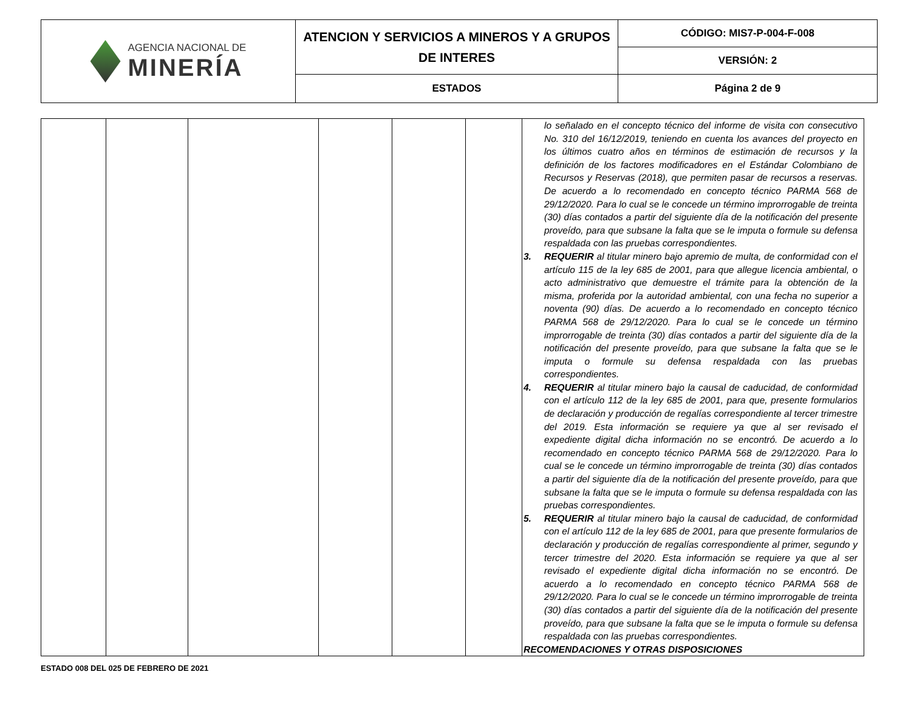| AGENCIA NACIONAL DE MINERÍA | ATENCION Y SERVICIOS A MINEROS Y A GRUPOS DE INTERES | CÓDIGO: MIS7-P-004-F-008 |
| | | VERSIÓN: 2 |
| | ESTADOS | Página 2 de 9 |
| | | | | | | lo señalado en el concepto técnico del informe de visita con consecutivo No. 310 del 16/12/2019, teniendo en cuenta los avances del proyecto en los últimos cuatro años en términos de estimación de recursos y la definición de los factores modificadores en el Estándar Colombiano de Recursos y Reservas (2018), que permiten pasar de recursos a reservas. De acuerdo a lo recomendado en concepto técnico PARMA 568 de 29/12/2020. Para lo cual se le concede un término improrrogable de treinta (30) días contados a partir del siguiente día de la notificación del presente proveído, para que subsane la falta que se le imputa o formule su defensa respaldada con las pruebas correspondientes. 3. REQUERIR al titular minero bajo apremio de multa, de conformidad con el artículo 115 de la ley 685 de 2001, para que allegue licencia ambiental, o acto administrativo que demuestre el trámite para la obtención de la misma, proferida por la autoridad ambiental, con una fecha no superior a noventa (90) días. De acuerdo a lo recomendado en concepto técnico PARMA 568 de 29/12/2020. Para lo cual se le concede un término improrrogable de treinta (30) días contados a partir del siguiente día de la notificación del presente proveído, para que subsane la falta que se le imputa o formule su defensa respaldada con las pruebas correspondientes. 4. REQUERIR al titular minero bajo la causal de caducidad, de conformidad con el artículo 112 de la ley 685 de 2001, para que, presente formularios de declaración y producción de regalías correspondiente al tercer trimestre del 2019. Esta información se requiere ya que al ser revisado el expediente digital dicha información no se encontró. De acuerdo a lo recomendado en concepto técnico PARMA 568 de 29/12/2020. Para lo cual se le concede un término improrrogable de treinta (30) días contados a partir del siguiente día de la notificación del presente proveído, para que subsane la falta que se le imputa o formule su defensa respaldada con las pruebas correspondientes. 5. REQUERIR al titular minero bajo la causal de caducidad, de conformidad con el artículo 112 de la ley 685 de 2001, para que presente formularios de declaración y producción de regalías correspondiente al primer, segundo y tercer trimestre del 2020. Esta información se requiere ya que al ser revisado el expediente digital dicha información no se encontró. De acuerdo a lo recomendado en concepto técnico PARMA 568 de 29/12/2020. Para lo cual se le concede un término improrrogable de treinta (30) días contados a partir del siguiente día de la notificación del presente proveído, para que subsane la falta que se le imputa o formule su defensa respaldada con las pruebas correspondientes. RECOMENDACIONES Y OTRAS DISPOSICIONES |
ESTADO 008 DEL 025 DE FEBRERO DE 2021